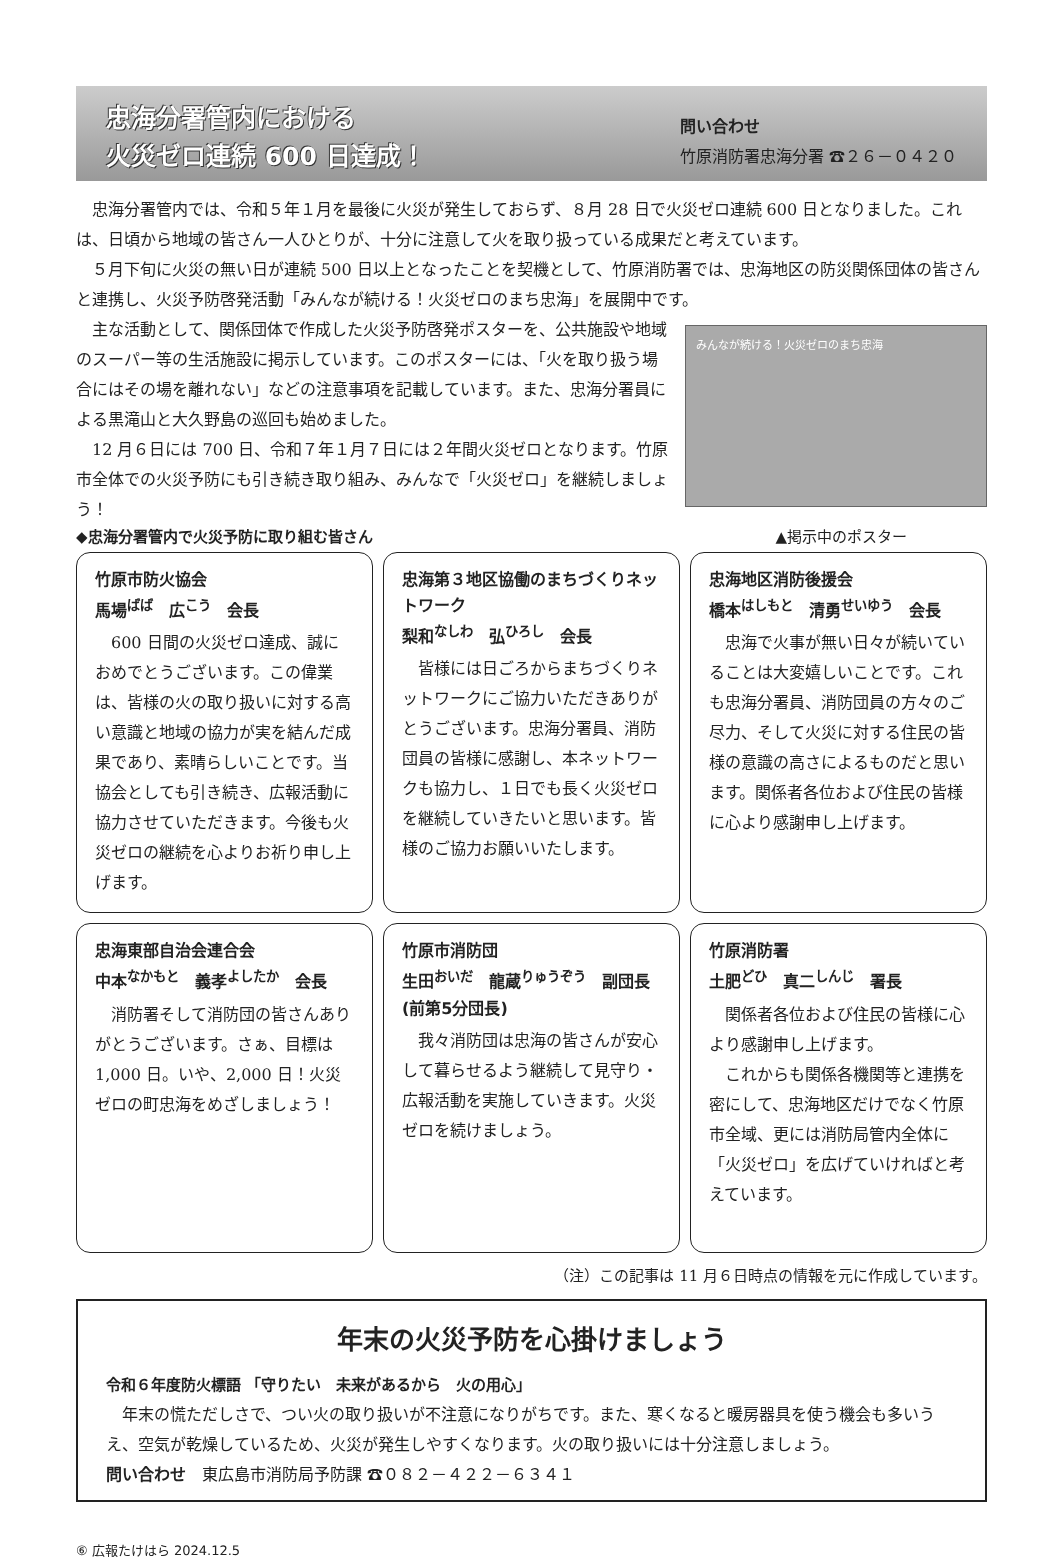忠海分署管内における
火災ゼロ連続 600 日達成！
問い合わせ
竹原消防署忠海分署 ☎２６－０４２０
　忠海分署管内では、令和５年１月を最後に火災が発生しておらず、８月 28 日で火災ゼロ連続 600 日となりました。これは、日頃から地域の皆さん一人ひとりが、十分に注意して火を取り扱っている成果だと考えています。
　５月下旬に火災の無い日が連続 500 日以上となったことを契機として、竹原消防署では、忠海地区の防災関係団体の皆さんと連携し、火災予防啓発活動「みんなが続ける！火災ゼロのまち忠海」を展開中です。
　主な活動として、関係団体で作成した火災予防啓発ポスターを、公共施設や地域のスーパー等の生活施設に掲示しています。このポスターには、「火を取り扱う場合にはその場を離れない」などの注意事項を記載しています。また、忠海分署員による黒滝山と大久野島の巡回も始めました。
　12 月６日には 700 日、令和７年１月７日には２年間火災ゼロとなります。竹原市全体での火災予防にも引き続き取り組み、みんなで「火災ゼロ」を継続しましょう！
みんなが続ける！火災ゼロのまち忠海
◆忠海分署管内で火災予防に取り組む皆さん ▲掲示中のポスター
竹原市防火協会
馬場<sup>ばば</sup>　広<sup>こう</sup>　会長
　600 日間の火災ゼロ達成、誠におめでとうございます。この偉業は、皆様の火の取り扱いに対する高い意識と地域の協力が実を結んだ成果であり、素晴らしいことです。当協会としても引き続き、広報活動に協力させていただきます。今後も火災ゼロの継続を心よりお祈り申し上げます。
忠海第３地区協働のまちづくりネットワーク
梨和<sup>なしわ</sup>　弘<sup>ひろし</sup>　会長
　皆様には日ごろからまちづくりネットワークにご協力いただきありがとうございます。忠海分署員、消防団員の皆様に感謝し、本ネットワークも協力し、１日でも長く火災ゼロを継続していきたいと思います。皆様のご協力お願いいたします。
忠海地区消防後援会
橋本<sup>はしもと</sup>　清勇<sup>せいゆう</sup>　会長
　忠海で火事が無い日々が続いていることは大変嬉しいことです。これも忠海分署員、消防団員の方々のご尽力、そして火災に対する住民の皆様の意識の高さによるものだと思います。関係者各位および住民の皆様に心より感謝申し上げます。
忠海東部自治会連合会
中本<sup>なかもと</sup>　義孝<sup>よしたか</sup>　会長
　消防署そして消防団の皆さんありがとうございます。さぁ、目標は 1,000 日。いや、2,000 日！火災ゼロの町忠海をめざしましょう！
竹原市消防団
生田<sup>おいだ</sup>　龍蔵<sup>りゅうぞう</sup>　副団長(前第5分団長)
　我々消防団は忠海の皆さんが安心して暮らせるよう継続して見守り・広報活動を実施していきます。火災ゼロを続けましょう。
竹原消防署
土肥<sup>どひ</sup>　真二<sup>しんじ</sup>　署長
　関係者各位および住民の皆様に心より感謝申し上げます。
　これからも関係各機関等と連携を密にして、忠海地区だけでなく竹原市全域、更には消防局管内全体に「火災ゼロ」を広げていければと考えています。
（注）この記事は 11 月６日時点の情報を元に作成しています。
年末の火災予防を心掛けましょう
令和６年度防火標語 「守りたい　未来があるから　火の用心」
　年末の慌ただしさで、つい火の取り扱いが不注意になりがちです。また、寒くなると暖房器具を使う機会も多いうえ、空気が乾燥しているため、火災が発生しやすくなります。火の取り扱いには十分注意しましょう。
問い合わせ　東広島市消防局予防課 ☎０８２－４２２－６３４１
⑥ 広報たけはら 2024.12.5